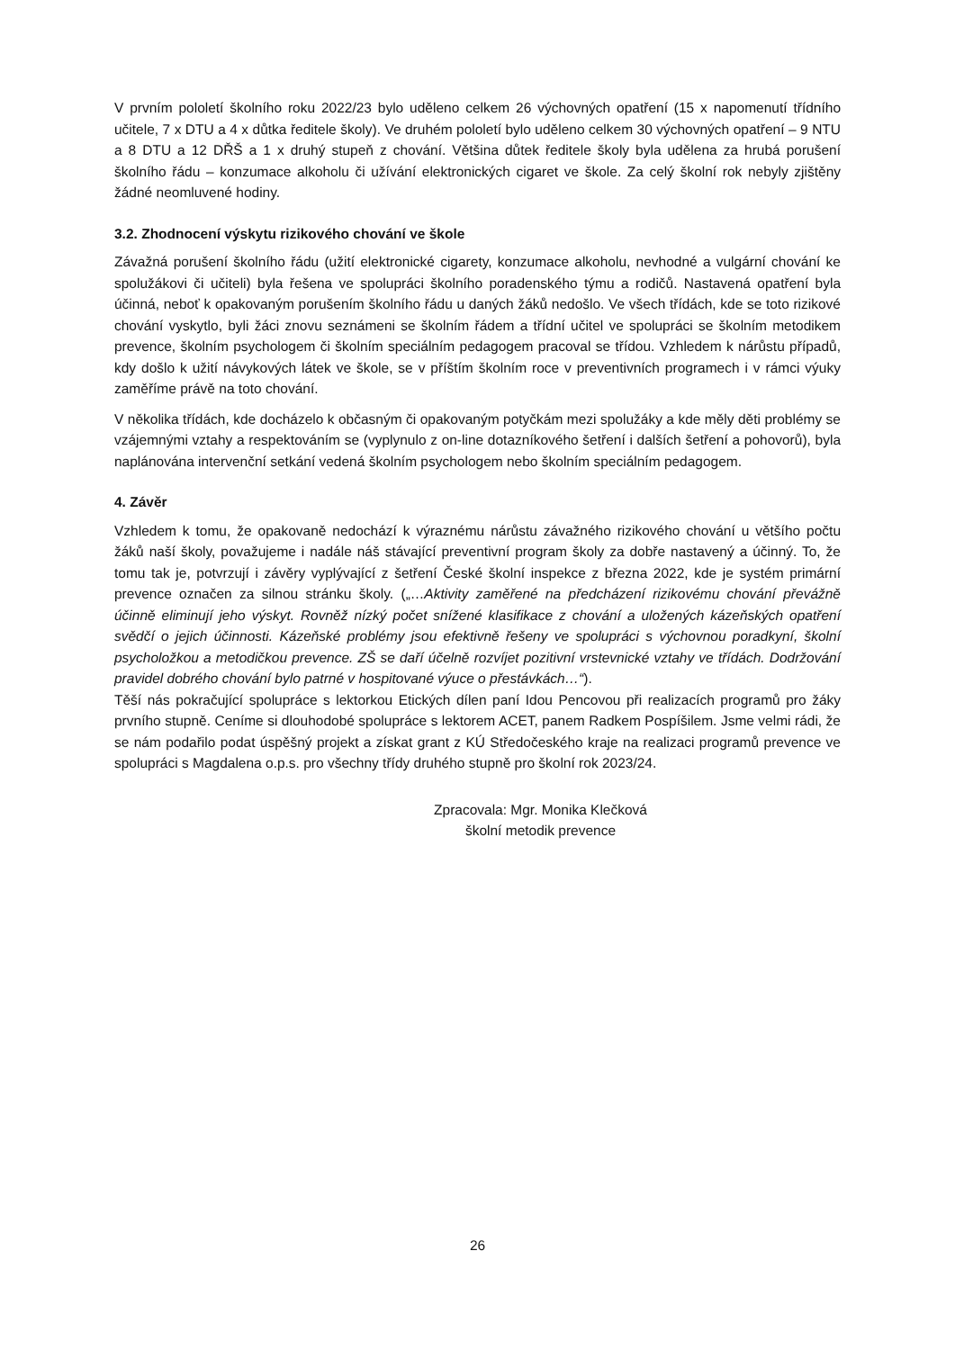V prvním pololetí školního roku 2022/23 bylo uděleno celkem 26 výchovných opatření (15 x napomenutí třídního učitele, 7 x DTU a 4 x důtka ředitele školy). Ve druhém pololetí bylo uděleno celkem 30 výchovných opatření – 9 NTU a 8 DTU a 12 DŘŠ a 1 x druhý stupeň z chování. Většina důtek ředitele školy byla udělena za hrubá porušení školního řádu – konzumace alkoholu či užívání elektronických cigaret ve škole. Za celý školní rok nebyly zjištěny žádné neomluvené hodiny.
3.2. Zhodnocení výskytu rizikového chování ve škole
Závažná porušení školního řádu (užití elektronické cigarety, konzumace alkoholu, nevhodné a vulgární chování ke spolužákovi či učiteli) byla řešena ve spolupráci školního poradenského týmu a rodičů. Nastavená opatření byla účinná, neboť k opakovaným porušením školního řádu u daných žáků nedošlo. Ve všech třídách, kde se toto rizikové chování vyskytlo, byli žáci znovu seznámeni se školním řádem a třídní učitel ve spolupráci se školním metodikem prevence, školním psychologem či školním speciálním pedagogem pracoval se třídou. Vzhledem k nárůstu případů, kdy došlo k užití návykových látek ve škole, se v příštím školním roce v preventivních programech i v rámci výuky zaměříme právě na toto chování.
V několika třídách, kde docházelo k občasným či opakovaným potyčkám mezi spolužáky a kde měly děti problémy se vzájemnými vztahy a respektováním se (vyplynulo z on-line dotazníkového šetření i dalších šetření a pohovorů), byla naplánována intervenční setkání vedená školním psychologem nebo školním speciálním pedagogem.
4. Závěr
Vzhledem k tomu, že opakovaně nedochází k výraznému nárůstu závažného rizikového chování u většího počtu žáků naší školy, považujeme i nadále náš stávající preventivní program školy za dobře nastavený a účinný. To, že tomu tak je, potvrzují i závěry vyplývající z šetření České školní inspekce z března 2022, kde je systém primární prevence označen za silnou stránku školy. („…Aktivity zaměřené na předcházení rizikovému chování převážně účinně eliminují jeho výskyt. Rovněž nízký počet snížené klasifikace z chování a uložených kázeňských opatření svědčí o jejich účinnosti. Kázeňské problémy jsou efektivně řešeny ve spolupráci s výchovnou poradkyní, školní psycholožkou a metodičkou prevence. ZŠ se daří účelně rozvíjet pozitivní vrstevnické vztahy ve třídách. Dodržování pravidel dobrého chování bylo patrné v hospitované výuce o přestávkách…“).
Těší nás pokračující spolupráce s lektorkou Etických dílen paní Idou Pencovou při realizacích programů pro žáky prvního stupně. Ceníme si dlouhodobé spolupráce s lektorem ACET, panem Radkem Pospíšilem. Jsme velmi rádi, že se nám podařilo podat úspěšný projekt a získat grant z KÚ Středočeského kraje na realizaci programů prevence ve spolupráci s Magdalena o.p.s. pro všechny třídy druhého stupně pro školní rok 2023/24.
Zpracovala: Mgr. Monika Klečková
školní metodik prevence
26